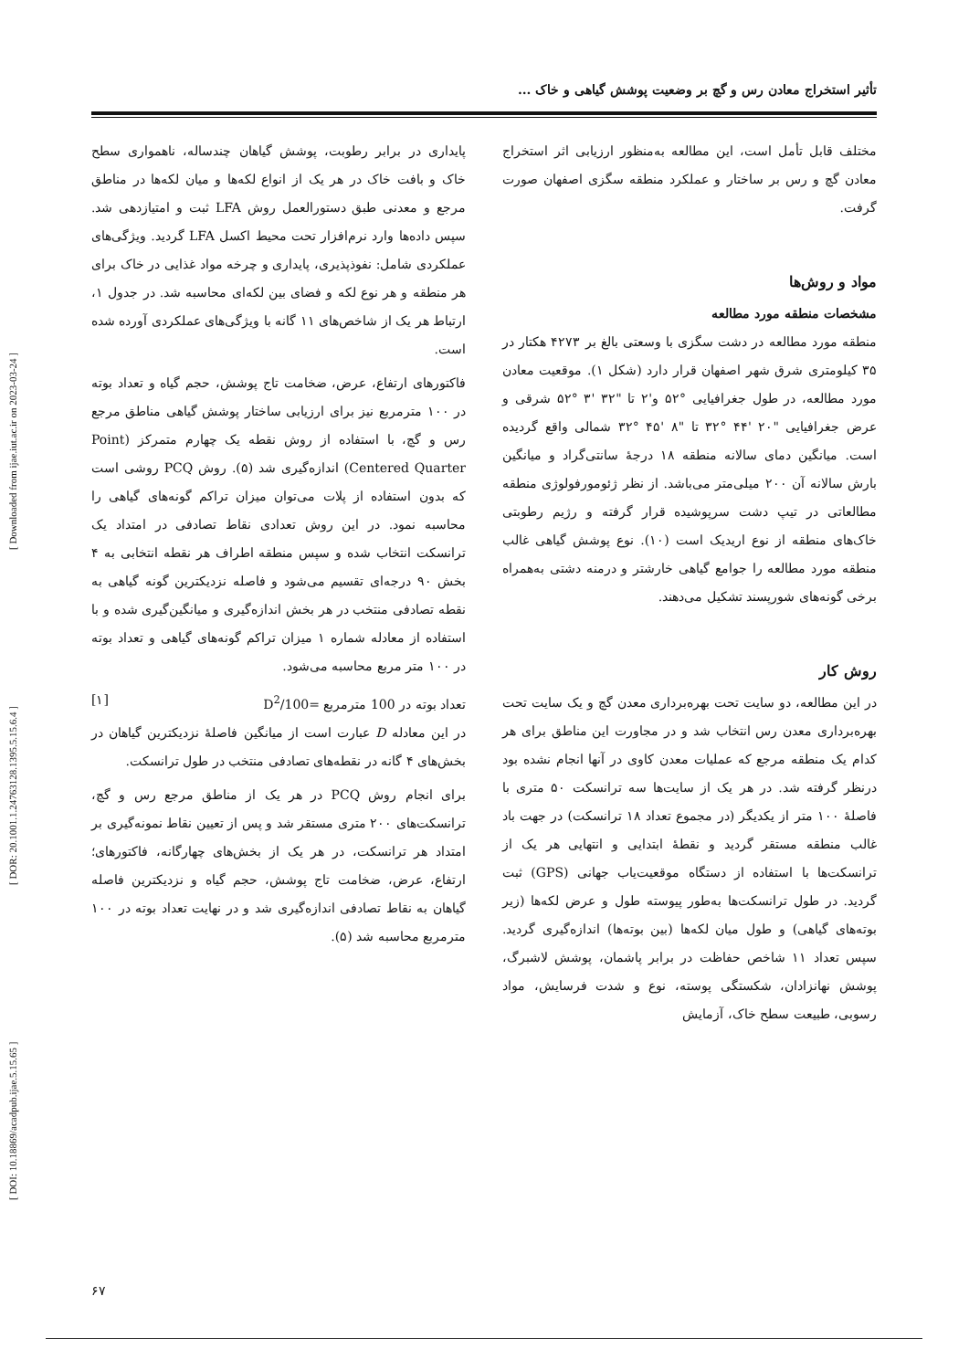[ DOI: 10.18869/acadpub.ijae.5.15.65 ] [ DOR: 20.1001.1.24763128.1395.5.15.6.4 ] [ Downloaded from ijae.iut.ac.ir on 2023-03-24 ]
تأثیر استخراج معادن رس و گچ بر وضعیت پوشش گیاهی و خاک ...
مختلف قابل تأمل است، این مطالعه به‌منظور ارزیابی اثر استخراج معادن گچ و رس بر ساختار و عملکرد منطقه سگزی اصفهان صورت گرفت.
مواد و روش‌ها
مشخصات منطقه مورد مطالعه
منطقه مورد مطالعه در دشت سگزی با وسعتی بالغ بر ۴۲۷۳ هکتار در ۳۵ کیلومتری شرق شهر اصفهان قرار دارد (شکل ۱). موقعیت معادن مورد مطالعه، در طول جغرافیایی °۵۲ و'۲ تا "۳۲ '۳ °۵۲ شرقی و عرض جغرافیایی "۲۰ '۴۴ °۳۲ تا "۸ '۴۵ °۳۲ شمالی واقع گردیده است. میانگین دمای سالانه منطقه ۱۸ درجهٔ سانتی‌گراد و میانگین بارش سالانه آن ۲۰۰ میلی‌متر می‌باشد. از نظر ژئومورفولوژی منطقه مطالعاتی در تیپ دشت سرپوشیده قرار گرفته و رژیم رطوبتی خاک‌های منطقه از نوع اریدیک است (۱۰). نوع پوشش گیاهی غالب منطقه مورد مطالعه را جوامع گیاهی خارشتر و درمنه دشتی به‌همراه برخی گونه‌های شورپسند تشکیل می‌دهند.
روش کار
در این مطالعه، دو سایت تحت بهره‌برداری معدن گچ و یک سایت تحت بهره‌برداری معدن رس انتخاب شد و در مجاورت این مناطق برای هر کدام یک منطقه مرجع که عملیات معدن کاوی در آنها انجام نشده بود درنظر گرفته شد. در هر یک از سایت‌ها سه ترانسکت ۵۰ متری با فاصلهٔ ۱۰۰ متر از یکدیگر (در مجموع تعداد ۱۸ ترانسکت) در جهت باد غالب منطقه مستقر گردید و نقطهٔ ابتدایی و انتهایی هر یک از ترانسکت‌ها با استفاده از دستگاه موقعیت‌یاب جهانی (GPS) ثبت گردید. در طول ترانسکت‌ها به‌طور پیوسته طول و عرض لکه‌ها (زیر بوته‌های گیاهی) و طول میان لکه‌ها (بین بوته‌ها) اندازه‌گیری گردید. سپس تعداد ۱۱ شاخص حفاظت در برابر پاشمان، پوشش لاشبرگ، پوشش نهانزادان، شکستگی پوسته، نوع و شدت فرسایش، مواد رسوبی، طبیعت سطح خاک، آزمایش
پایداری در برابر رطوبت، پوشش گیاهان چندساله، ناهمواری سطح خاک و بافت خاک در هر یک از انواع لکه‌ها و میان لکه‌ها در مناطق مرجع و معدنی طبق دستورالعمل روش LFA ثبت و امتیازدهی شد. سپس داده‌ها وارد نرم‌افزار تحت محیط اکسل LFA گردید. ویژگی‌های عملکردی شامل: نفوذپذیری، پایداری و چرخه مواد غذایی در خاک برای هر منطقه و هر نوع لکه و فضای بین لکه‌ای محاسبه شد. در جدول ۱، ارتباط هر یک از شاخص‌های ۱۱ گانه با ویژگی‌های عملکردی آورده شده است.
فاکتورهای ارتفاع، عرض، ضخامت تاج پوشش، حجم گیاه و تعداد بوته در ۱۰۰ مترمربع نیز برای ارزیابی ساختار پوشش گیاهی مناطق مرجع رس و گچ، با استفاده از روش نقطه یک چهارم متمرکز (Point Centered Quarter) اندازه‌گیری شد (۵). روش PCQ روشی است که بدون استفاده از پلات می‌توان میزان تراکم گونه‌های گیاهی را محاسبه نمود. در این روش تعدادی نقاط تصادفی در امتداد یک ترانسکت انتخاب شده و سپس منطقه اطراف هر نقطه انتخابی به ۴ بخش ۹۰ درجه‌ای تقسیم می‌شود و فاصله نزدیکترین گونه گیاهی به نقطه تصادفی منتخب در هر بخش اندازه‌گیری و میانگین‌گیری شده و با استفاده از معادله شماره ۱ میزان تراکم گونه‌های گیاهی و تعداد بوته در ۱۰۰ متر مربع محاسبه می‌شود.
تعداد بوته در 100 مترمربع =100/D<sup>2</sup> [۱]
در این معادله D عبارت است از میانگین فاصلهٔ نزدیکترین گیاهان در بخش‌های ۴ گانه در نقطه‌های تصادفی منتخب در طول ترانسکت.
برای انجام روش PCQ در هر یک از مناطق مرجع رس و گچ، ترانسکت‌های ۲۰۰ متری مستقر شد و پس از تعیین نقاط نمونه‌گیری بر امتداد هر ترانسکت، در هر یک از بخش‌های چهارگانه، فاکتورهای؛ ارتفاع، عرض، ضخامت تاج پوشش، حجم گیاه و نزدیکترین فاصله گیاهان به نقاط تصادفی اندازه‌گیری شد و در نهایت تعداد بوته در ۱۰۰ مترمربع محاسبه شد (۵).
۶۷